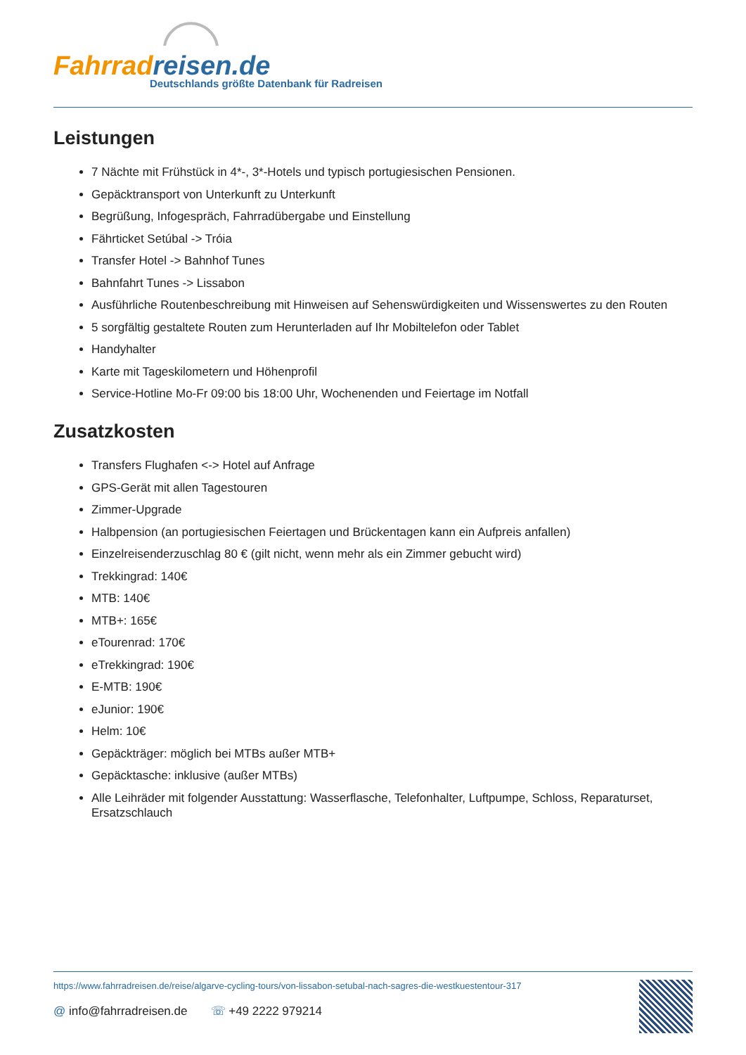Fahrrad reisen.de
Deutschlands größte Datenbank für Radreisen
Leistungen
7 Nächte mit Frühstück in 4*-, 3*-Hotels und typisch portugiesischen Pensionen.
Gepäcktransport von Unterkunft zu Unterkunft
Begrüßung, Infogespräch, Fahrradübergabe und Einstellung
Fährticket Setúbal -> Tróia
Transfer Hotel -> Bahnhof Tunes
Bahnfahrt Tunes -> Lissabon
Ausführliche Routenbeschreibung mit Hinweisen auf Sehenswürdigkeiten und Wissenswertes zu den Routen
5 sorgfältig gestaltete Routen zum Herunterladen auf Ihr Mobiltelefon oder Tablet
Handyhalter
Karte mit Tageskilometern und Höhenprofil
Service-Hotline Mo-Fr 09:00 bis 18:00 Uhr, Wochenenden und Feiertage im Notfall
Zusatzkosten
Transfers Flughafen <-> Hotel auf Anfrage
GPS-Gerät mit allen Tagestouren
Zimmer-Upgrade
Halbpension (an portugiesischen Feiertagen und Brückentagen kann ein Aufpreis anfallen)
Einzelreisenderzuschlag 80 € (gilt nicht, wenn mehr als ein Zimmer gebucht wird)
Trekkingrad: 140€
MTB: 140€
MTB+: 165€
eTourenrad: 170€
eTrekkingrad: 190€
E-MTB: 190€
eJunior: 190€
Helm: 10€
Gepäckträger: möglich bei MTBs außer MTB+
Gepäcktasche: inklusive (außer MTBs)
Alle Leihräder mit folgender Ausstattung: Wasserflasche, Telefonhalter, Luftpumpe, Schloss, Reparaturset, Ersatzschlauch
https://www.fahrradreisen.de/reise/algarve-cycling-tours/von-lissabon-setubal-nach-sagres-die-westkuestentour-317
@ info@fahrradreisen.de ☏ +49 2222 979214